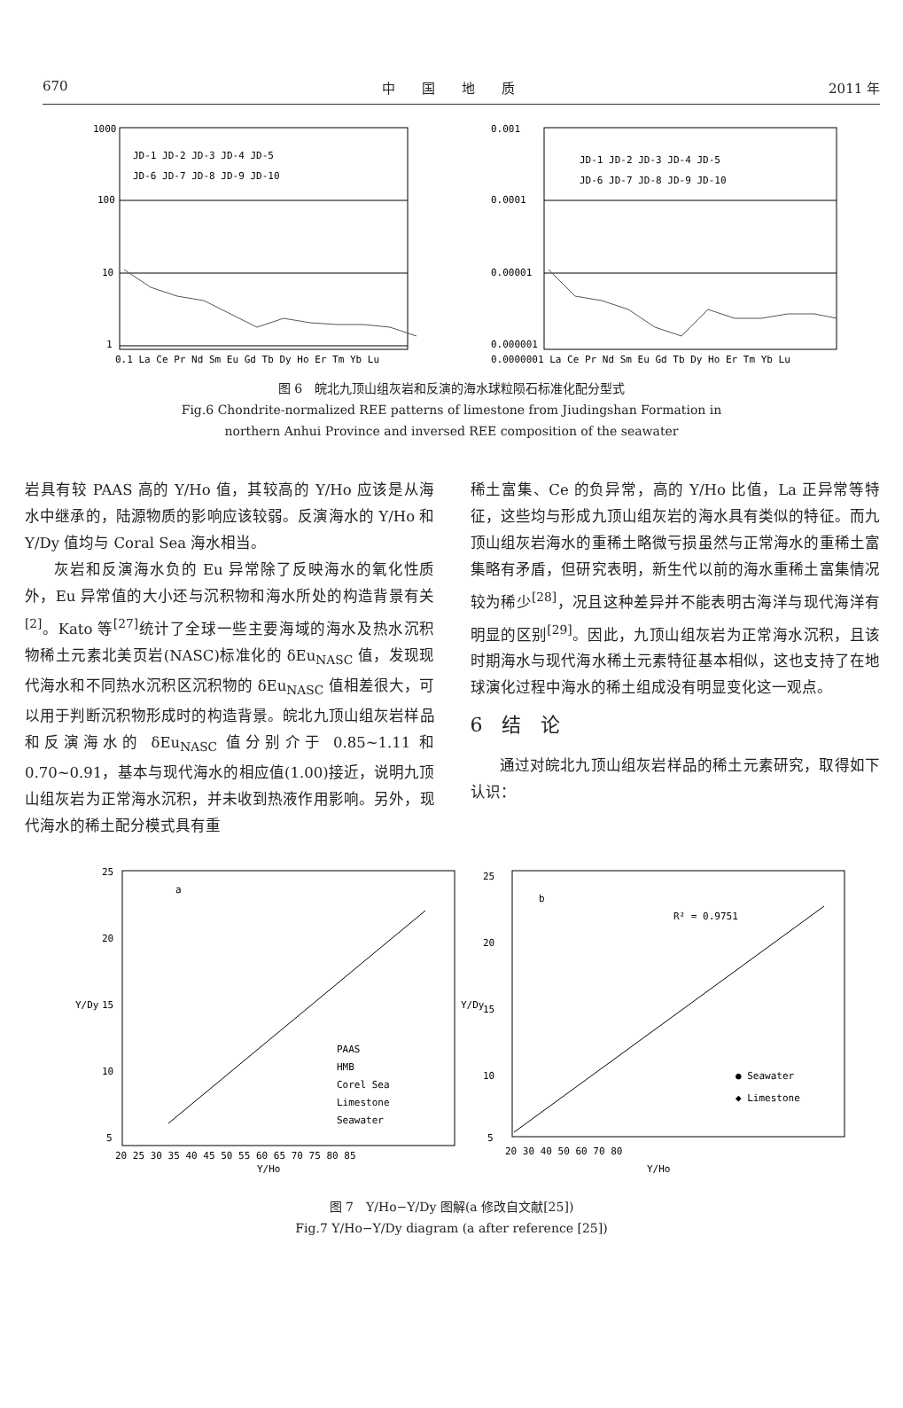670 中　　国　　地　　质 2011 年
1000
100
10
1
JD-1 JD-2 JD-3 JD-4 JD-5
JD-6 JD-7 JD-8 JD-9 JD-10
0.1 La Ce Pr Nd Sm Eu Gd Tb Dy Ho Er Tm Yb Lu
0.001
0.0001
0.00001
0.000001
JD-1 JD-2 JD-3 JD-4 JD-5
JD-6 JD-7 JD-8 JD-9 JD-10
0.0000001 La Ce Pr Nd Sm Eu Gd Tb Dy Ho Er Tm Yb Lu
图 6　皖北九顶山组灰岩和反演的海水球粒陨石标准化配分型式
Fig.6 Chondrite-normalized REE patterns of limestone from Jiudingshan Formation in
northern Anhui Province and inversed REE composition of the seawater
岩具有较 PAAS 高的 Y/Ho 值，其较高的 Y/Ho 应该是从海水中继承的，陆源物质的影响应该较弱。反演海水的 Y/Ho 和 Y/Dy 值均与 Coral Sea 海水相当。
灰岩和反演海水负的 Eu 异常除了反映海水的氧化性质外，Eu 异常值的大小还与沉积物和海水所处的构造背景有关<sup>[2]</sup>。Kato 等<sup>[27]</sup>统计了全球一些主要海域的海水及热水沉积物稀土元素北美页岩(NASC)标准化的 δEu<sub>NASC</sub> 值，发现现代海水和不同热水沉积区沉积物的 δEu<sub>NASC</sub> 值相差很大，可以用于判断沉积物形成时的构造背景。皖北九顶山组灰岩样品和反演海水的 δEu<sub>NASC</sub> 值分别介于 0.85~1.11 和 0.70~0.91，基本与现代海水的相应值(1.00)接近，说明九顶山组灰岩为正常海水沉积，并未收到热液作用影响。另外，现代海水的稀土配分模式具有重
稀土富集、Ce 的负异常，高的 Y/Ho 比值，La 正异常等特征，这些均与形成九顶山组灰岩的海水具有类似的特征。而九顶山组灰岩海水的重稀土略微亏损虽然与正常海水的重稀土富集略有矛盾，但研究表明，新生代以前的海水重稀土富集情况较为稀少<sup>[28]</sup>，况且这种差异并不能表明古海洋与现代海洋有明显的区别<sup>[29]</sup>。因此，九顶山组灰岩为正常海水沉积，且该时期海水与现代海水稀土元素特征基本相似，这也支持了在地球演化过程中海水的稀土组成没有明显变化这一观点。
6　结　论
通过对皖北九顶山组灰岩样品的稀土元素研究，取得如下认识：
25
20
15
10
5
a
PAAS
HMB
Corel Sea
Limestone
Seawater
20 25 30 35 40 45 50 55 60 65 70 75 80 85
Y/Ho
Y/Dy
25
20
15
10
5
b
R² = 0.9751
● Seawater
◆ Limestone
20 30 40 50 60 70 80
Y/Ho
Y/Dy
图 7　Y/Ho−Y/Dy 图解(a 修改自文献[25])
Fig.7 Y/Ho−Y/Dy diagram (a after reference [25])